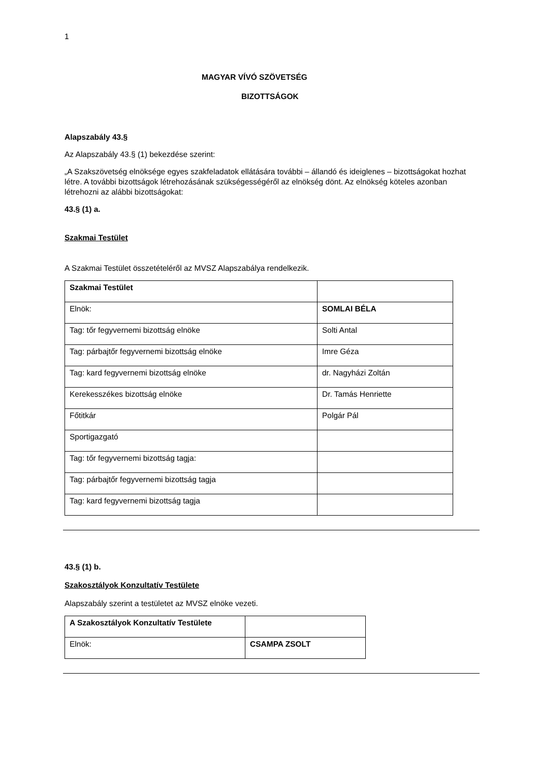1
MAGYAR VÍVÓ SZÖVETSÉG
BIZOTTSÁGOK
Alapszabály 43.§
Az Alapszabály 43.§ (1) bekezdése szerint:
„A Szakszövetség elnöksége egyes szakfeladatok ellátására további – állandó és ideiglenes – bizottságokat hozhat létre. A további bizottságok létrehozásának szükségességéről az elnökség dönt. Az elnökség köteles azonban létrehozni az alábbi bizottságokat:
43.§ (1) a.
Szakmai Testület
A Szakmai Testület összetételéről az MVSZ Alapszabálya rendelkezik.
| Szakmai Testület | |
| Elnök: | SOMLAI BÉLA |
| Tag: tőr fegyvernemi bizottság elnöke | Solti Antal |
| Tag: párbajtőr fegyvernemi bizottság elnöke | Imre Géza |
| Tag: kard fegyvernemi bizottság elnöke | dr. Nagyházi Zoltán |
| Kerekesszékes bizottság elnöke | Dr. Tamás Henriette |
| Főtitkár | Polgár Pál |
| Sportigazgató | |
| Tag: tőr fegyvernemi bizottság tagja: | |
| Tag: párbajtőr fegyvernemi bizottság tagja | |
| Tag: kard fegyvernemi bizottság tagja | |
43.§ (1) b.
Szakosztályok Konzultatív Testülete
Alapszabály szerint a testületet az MVSZ elnöke vezeti.
| A Szakosztályok Konzultatív Testülete | |
| Elnök: | CSAMPA ZSOLT |